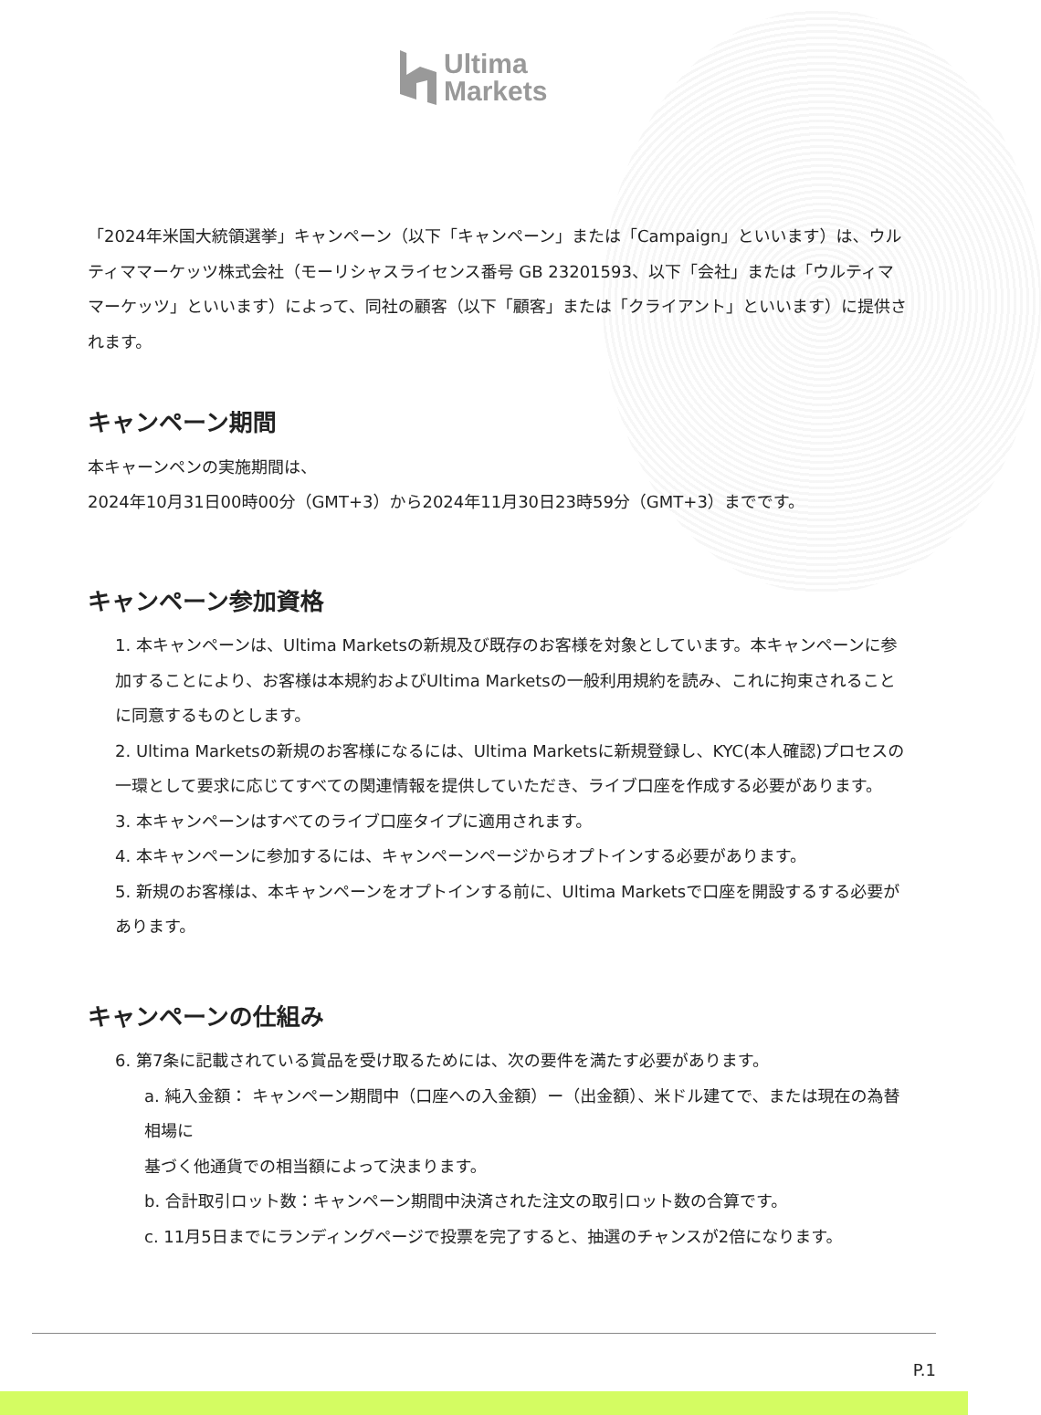Ultima
Markets
「2024年米国大統領選挙」キャンペーン（以下「キャンペーン」または「Campaign」といいます）は、ウルティママーケッツ株式会社（モーリシャスライセンス番号 GB 23201593、以下「会社」または「ウルティママーケッツ」といいます）によって、同社の顧客（以下「顧客」または「クライアント」といいます）に提供されます。
キャンペーン期間
本キャーンペンの実施期間は、
2024年10月31日00時00分（GMT+3）から2024年11月30日23時59分（GMT+3）までです。
キャンペーン参加資格
1. 本キャンペーンは、Ultima Marketsの新規及び既存のお客様を対象としています。本キャンペーンに参加することにより、お客様は本規約およびUltima Marketsの一般利用規約を読み、これに拘束されることに同意するものとします。
2. Ultima Marketsの新規のお客様になるには、Ultima Marketsに新規登録し、KYC(本人確認)プロセスの一環として要求に応じてすべての関連情報を提供していただき、ライブ口座を作成する必要があります。
3. 本キャンペーンはすべてのライブ口座タイプに適用されます。
4. 本キャンペーンに参加するには、キャンペーンページからオプトインする必要があります。
5. 新規のお客様は、本キャンペーンをオプトインする前に、Ultima Marketsで口座を開設するする必要があります。
キャンペーンの仕組み
6. 第7条に記載されている賞品を受け取るためには、次の要件を満たす必要があります。
a. 純入金額： キャンペーン期間中（口座への入金額）ー（出金額）、米ドル建てで、または現在の為替相場に
基づく他通貨での相当額によって決まります。
b. 合計取引ロット数：キャンペーン期間中決済された注文の取引ロット数の合算です。
c. 11月5日までにランディングページで投票を完了すると、抽選のチャンスが2倍になります。
P.1